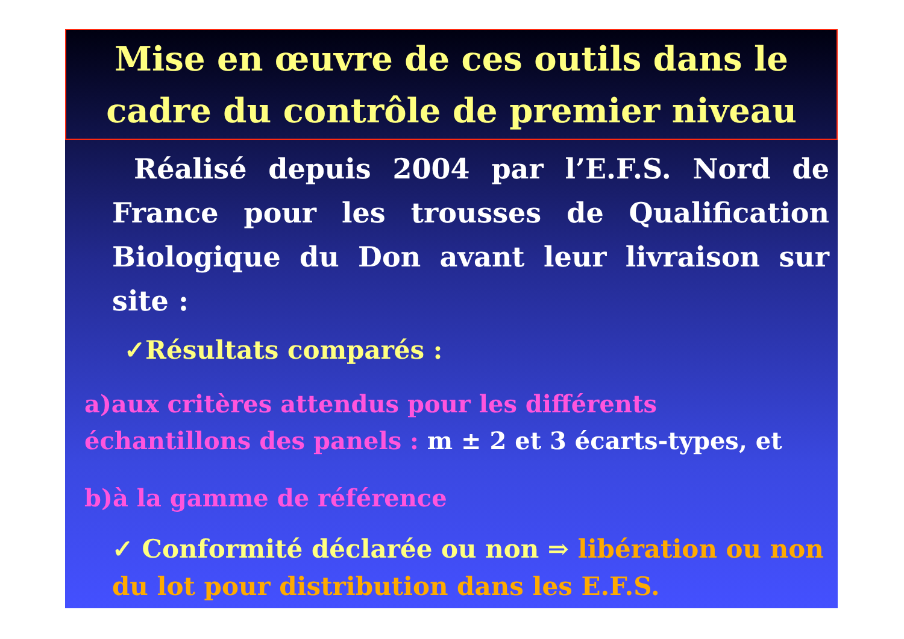Mise en œuvre de ces outils dans le
cadre du contrôle de premier niveau
Réalisé depuis 2004 par l’E.F.S. Nord de France pour les trousses de Qualification Biologique du Don avant leur livraison sur site :
✓Résultats comparés :
a)aux critères attendus pour les différents
échantillons des panels : m ± 2 et 3 écarts-types, et
b)à la gamme de référence
✓ Conformité déclarée ou non ⇒ libération ou non du lot pour distribution dans les E.F.S.